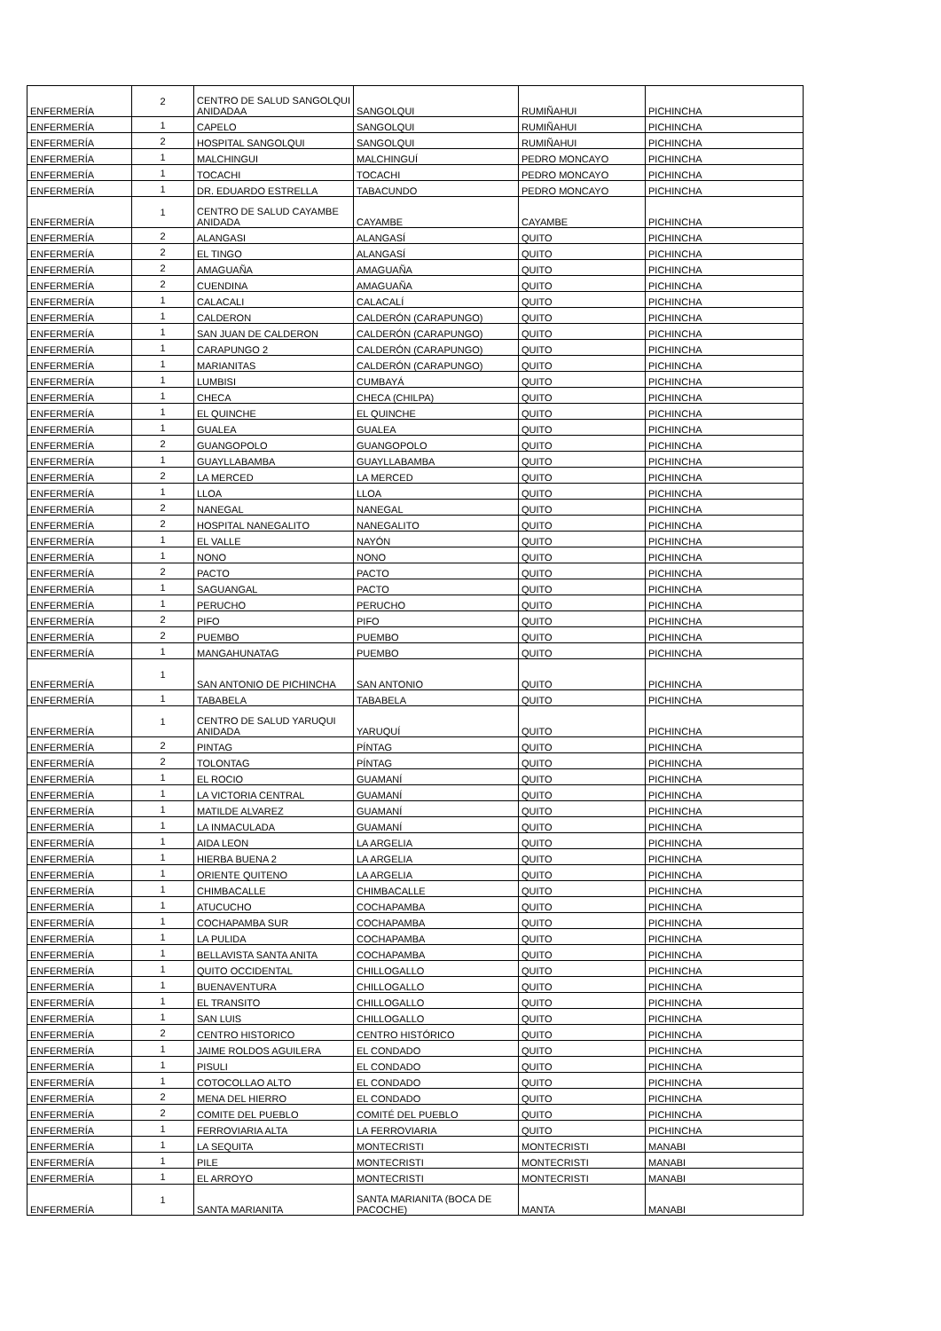| ENFERMERÍA | 2 | CENTRO DE SALUD SANGOLQUI ANIDADAA | SANGOLQUI | RUMIÑAHUI | PICHINCHA |
| ENFERMERÍA | 1 | CAPELO | SANGOLQUI | RUMIÑAHUI | PICHINCHA |
| ENFERMERÍA | 2 | HOSPITAL SANGOLQUI | SANGOLQUI | RUMIÑAHUI | PICHINCHA |
| ENFERMERÍA | 1 | MALCHINGUI | MALCHINGUÍ | PEDRO MONCAYO | PICHINCHA |
| ENFERMERÍA | 1 | TOCACHI | TOCACHI | PEDRO MONCAYO | PICHINCHA |
| ENFERMERÍA | 1 | DR. EDUARDO ESTRELLA | TABACUNDO | PEDRO MONCAYO | PICHINCHA |
| ENFERMERÍA | 1 | CENTRO DE SALUD CAYAMBE ANIDADA | CAYAMBE | CAYAMBE | PICHINCHA |
| ENFERMERÍA | 2 | ALANGASI | ALANGASÍ | QUITO | PICHINCHA |
| ENFERMERÍA | 2 | EL TINGO | ALANGASÍ | QUITO | PICHINCHA |
| ENFERMERÍA | 2 | AMAGUAÑA | AMAGUAÑA | QUITO | PICHINCHA |
| ENFERMERÍA | 2 | CUENDINA | AMAGUAÑA | QUITO | PICHINCHA |
| ENFERMERÍA | 1 | CALACALI | CALACALÍ | QUITO | PICHINCHA |
| ENFERMERÍA | 1 | CALDERON | CALDERÓN (CARAPUNGO) | QUITO | PICHINCHA |
| ENFERMERÍA | 1 | SAN JUAN DE CALDERON | CALDERÓN (CARAPUNGO) | QUITO | PICHINCHA |
| ENFERMERÍA | 1 | CARAPUNGO 2 | CALDERÓN (CARAPUNGO) | QUITO | PICHINCHA |
| ENFERMERÍA | 1 | MARIANITAS | CALDERÓN (CARAPUNGO) | QUITO | PICHINCHA |
| ENFERMERÍA | 1 | LUMBISI | CUMBAYÁ | QUITO | PICHINCHA |
| ENFERMERÍA | 1 | CHECA | CHECA (CHILPA) | QUITO | PICHINCHA |
| ENFERMERÍA | 1 | EL QUINCHE | EL QUINCHE | QUITO | PICHINCHA |
| ENFERMERÍA | 1 | GUALEA | GUALEA | QUITO | PICHINCHA |
| ENFERMERÍA | 2 | GUANGOPOLO | GUANGOPOLO | QUITO | PICHINCHA |
| ENFERMERÍA | 1 | GUAYLLABAMBA | GUAYLLABAMBA | QUITO | PICHINCHA |
| ENFERMERÍA | 2 | LA MERCED | LA MERCED | QUITO | PICHINCHA |
| ENFERMERÍA | 1 | LLOA | LLOA | QUITO | PICHINCHA |
| ENFERMERÍA | 2 | NANEGAL | NANEGAL | QUITO | PICHINCHA |
| ENFERMERÍA | 2 | HOSPITAL NANEGALITO | NANEGALITO | QUITO | PICHINCHA |
| ENFERMERÍA | 1 | EL VALLE | NAYÓN | QUITO | PICHINCHA |
| ENFERMERÍA | 1 | NONO | NONO | QUITO | PICHINCHA |
| ENFERMERÍA | 2 | PACTO | PACTO | QUITO | PICHINCHA |
| ENFERMERÍA | 1 | SAGUANGAL | PACTO | QUITO | PICHINCHA |
| ENFERMERÍA | 1 | PERUCHO | PERUCHO | QUITO | PICHINCHA |
| ENFERMERÍA | 2 | PIFO | PIFO | QUITO | PICHINCHA |
| ENFERMERÍA | 2 | PUEMBO | PUEMBO | QUITO | PICHINCHA |
| ENFERMERÍA | 1 | MANGAHUNATAG | PUEMBO | QUITO | PICHINCHA |
| ENFERMERÍA | 1 | SAN ANTONIO DE PICHINCHA | SAN ANTONIO | QUITO | PICHINCHA |
| ENFERMERÍA | 1 | TABABELA | TABABELA | QUITO | PICHINCHA |
| ENFERMERÍA | 1 | CENTRO DE SALUD YARUQUI ANIDADA | YARUQUÍ | QUITO | PICHINCHA |
| ENFERMERÍA | 2 | PINTAG | PÍNTAG | QUITO | PICHINCHA |
| ENFERMERÍA | 2 | TOLONTAG | PÍNTAG | QUITO | PICHINCHA |
| ENFERMERÍA | 1 | EL ROCIO | GUAMANÍ | QUITO | PICHINCHA |
| ENFERMERÍA | 1 | LA VICTORIA CENTRAL | GUAMANÍ | QUITO | PICHINCHA |
| ENFERMERÍA | 1 | MATILDE ALVAREZ | GUAMANÍ | QUITO | PICHINCHA |
| ENFERMERÍA | 1 | LA INMACULADA | GUAMANÍ | QUITO | PICHINCHA |
| ENFERMERÍA | 1 | AIDA LEON | LA ARGELIA | QUITO | PICHINCHA |
| ENFERMERÍA | 1 | HIERBA BUENA 2 | LA ARGELIA | QUITO | PICHINCHA |
| ENFERMERÍA | 1 | ORIENTE QUITENO | LA ARGELIA | QUITO | PICHINCHA |
| ENFERMERÍA | 1 | CHIMBACALLE | CHIMBACALLE | QUITO | PICHINCHA |
| ENFERMERÍA | 1 | ATUCUCHO | COCHAPAMBA | QUITO | PICHINCHA |
| ENFERMERÍA | 1 | COCHAPAMBA SUR | COCHAPAMBA | QUITO | PICHINCHA |
| ENFERMERÍA | 1 | LA PULIDA | COCHAPAMBA | QUITO | PICHINCHA |
| ENFERMERÍA | 1 | BELLAVISTA SANTA ANITA | COCHAPAMBA | QUITO | PICHINCHA |
| ENFERMERÍA | 1 | QUITO OCCIDENTAL | CHILLOGALLO | QUITO | PICHINCHA |
| ENFERMERÍA | 1 | BUENAVENTURA | CHILLOGALLO | QUITO | PICHINCHA |
| ENFERMERÍA | 1 | EL TRANSITO | CHILLOGALLO | QUITO | PICHINCHA |
| ENFERMERÍA | 1 | SAN LUIS | CHILLOGALLO | QUITO | PICHINCHA |
| ENFERMERÍA | 2 | CENTRO HISTORICO | CENTRO HISTÓRICO | QUITO | PICHINCHA |
| ENFERMERÍA | 1 | JAIME ROLDOS AGUILERA | EL CONDADO | QUITO | PICHINCHA |
| ENFERMERÍA | 1 | PISULI | EL CONDADO | QUITO | PICHINCHA |
| ENFERMERÍA | 1 | COTOCOLLAO ALTO | EL CONDADO | QUITO | PICHINCHA |
| ENFERMERÍA | 2 | MENA DEL HIERRO | EL CONDADO | QUITO | PICHINCHA |
| ENFERMERÍA | 2 | COMITE DEL PUEBLO | COMITÉ DEL PUEBLO | QUITO | PICHINCHA |
| ENFERMERÍA | 1 | FERROVIARIA ALTA | LA FERROVIARIA | QUITO | PICHINCHA |
| ENFERMERÍA | 1 | LA SEQUITA | MONTECRISTI | MONTECRISTI | MANABI |
| ENFERMERÍA | 1 | PILE | MONTECRISTI | MONTECRISTI | MANABI |
| ENFERMERÍA | 1 | EL ARROYO | MONTECRISTI | MONTECRISTI | MANABI |
| ENFERMERÍA | 1 | SANTA MARIANITA | SANTA MARIANITA (BOCA DE PACOCHE) | MANTA | MANABI |